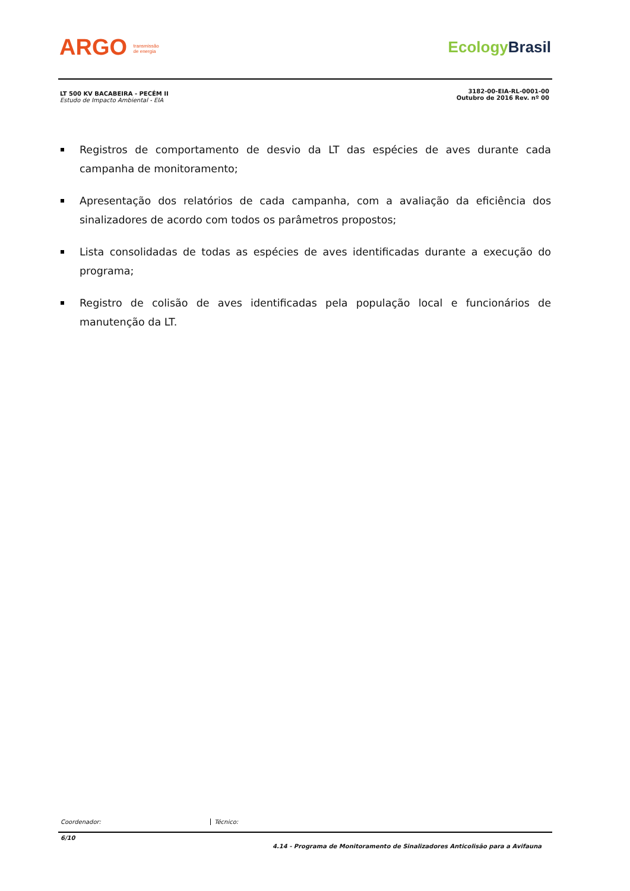ARGO transmissão
de energia
EcologyBrasil
LT 500 KV BACABEIRA - PECÉM II
Estudo de Impacto Ambiental - EIA
3182-00-EIA-RL-0001-00
Outubro de 2016 Rev. nº 00
Registros de comportamento de desvio da LT das espécies de aves durante cada campanha de monitoramento;
Apresentação dos relatórios de cada campanha, com a avaliação da eficiência dos sinalizadores de acordo com todos os parâmetros propostos;
Lista consolidadas de todas as espécies de aves identificadas durante a execução do programa;
Registro de colisão de aves identificadas pela população local e funcionários de manutenção da LT.
Coordenador: Técnico:
6/10
4.14 - Programa de Monitoramento de Sinalizadores Anticolisão para a Avifauna